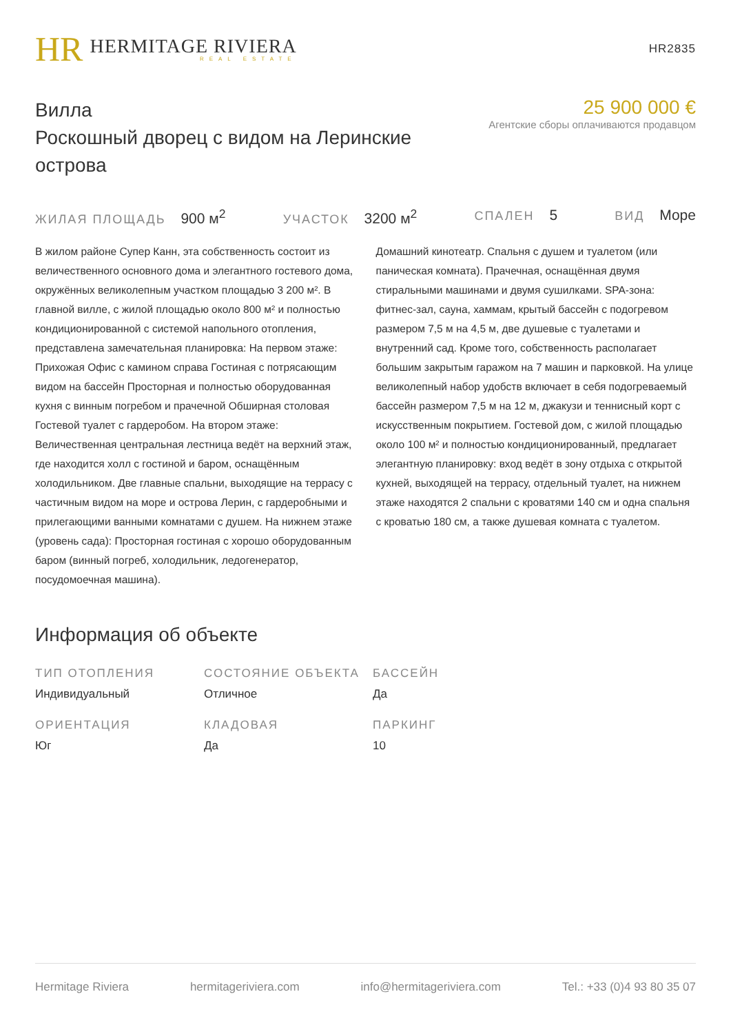HR
HERMITAGE RIVIERA
REAL ESTATE
HR2835
Вилла
Роскошный дворец с видом на Леринские острова
25 900 000 €
Агентские сборы оплачиваются продавцом
ЖИЛАЯ ПЛОЩАДЬ 900 м<sup>2</sup>
УЧАСТОК 3200 м<sup>2</sup>
СПАЛЕН 5
ВИД Море
В жилом районе Супер Канн, эта собственность состоит из величественного основного дома и элегантного гостевого дома, окружённых великолепным участком площадью 3 200 м². В главной вилле, с жилой площадью около 800 м² и полностью кондиционированной с системой напольного отопления, представлена замечательная планировка: На первом этаже: Прихожая Офис с камином справа Гостиная с потрясающим видом на бассейн Просторная и полностью оборудованная кухня с винным погребом и прачечной Обширная столовая Гостевой туалет с гардеробом. На втором этаже: Величественная центральная лестница ведёт на верхний этаж, где находится холл с гостиной и баром, оснащённым холодильником. Две главные спальни, выходящие на террасу с частичным видом на море и острова Лерин, с гардеробными и прилегающими ванными комнатами с душем. На нижнем этаже (уровень сада): Просторная гостиная с хорошо оборудованным баром (винный погреб, холодильник, ледогенератор, посудомоечная машина).
Домашний кинотеатр. Спальня с душем и туалетом (или паническая комната). Прачечная, оснащённая двумя стиральными машинами и двумя сушилками. SPA-зона: фитнес-зал, сауна, хаммам, крытый бассейн с подогревом размером 7,5 м на 4,5 м, две душевые с туалетами и внутренний сад. Кроме того, собственность располагает большим закрытым гаражом на 7 машин и парковкой. На улице великолепный набор удобств включает в себя подогреваемый бассейн размером 7,5 м на 12 м, джакузи и теннисный корт с искусственным покрытием. Гостевой дом, с жилой площадью около 100 м² и полностью кондиционированный, предлагает элегантную планировку: вход ведёт в зону отдыха с открытой кухней, выходящей на террасу, отдельный туалет, на нижнем этаже находятся 2 спальни с кроватями 140 см и одна спальня с кроватью 180 см, а также душевая комната с туалетом.
Информация об объекте
ТИП ОТОПЛЕНИЯ
Индивидуальный
СОСТОЯНИЕ ОБЪЕКТА
Отличное
БАССЕЙН
Да
ОРИЕНТАЦИЯ
Юг
КЛАДОВАЯ
Да
ПАРКИНГ
10
Hermitage Riviera hermitageriviera.com info@hermitageriviera.com Tel.: +33 (0)4 93 80 35 07